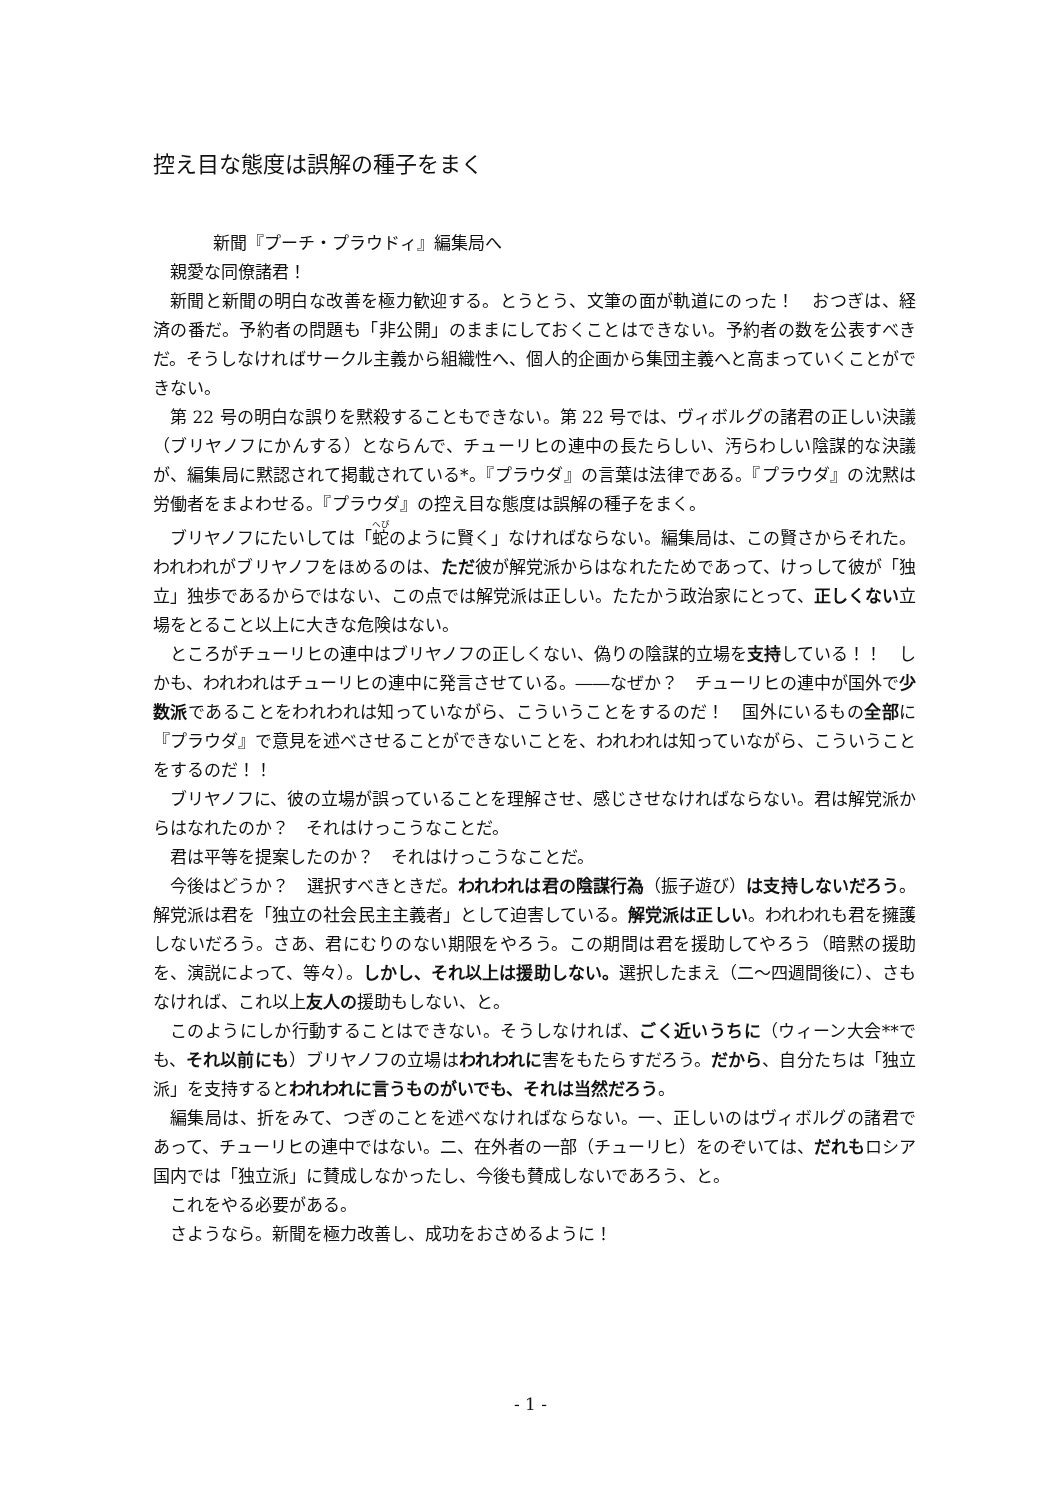控え目な態度は誤解の種子をまく
新聞『プーチ・プラウドィ』編集局へ
親愛な同僚諸君！
新聞と新聞の明白な改善を極力歓迎する。とうとう、文筆の面が軌道にのった！　おつぎは、経済の番だ。予約者の問題も「非公開」のままにしておくことはできない。予約者の数を公表すべきだ。そうしなければサークル主義から組織性へ、個人的企画から集団主義へと高まっていくことができない。
第 22 号の明白な誤りを黙殺することもできない。第 22 号では、ヴィボルグの諸君の正しい決議（ブリヤノフにかんする）とならんで、チューリヒの連中の長たらしい、汚らわしい陰謀的な決議が、編集局に黙認されて掲載されている*。『プラウダ』の言葉は法律である。『プラウダ』の沈黙は労働者をまよわせる。『プラウダ』の控え目な態度は誤解の種子をまく。
ブリヤノフにたいしては「蛇のように賢く」なければならない。編集局は、この賢さからそれた。われわれがブリヤノフをほめるのは、ただ彼が解党派からはなれたためであって、けっして彼が「独立」独歩であるからではない、この点では解党派は正しい。たたかう政治家にとって、正しくない立場をとること以上に大きな危険はない。
ところがチューリヒの連中はブリヤノフの正しくない、偽りの陰謀的立場を支持している！！　しかも、われわれはチューリヒの連中に発言させている。――なぜか？　チューリヒの連中が国外で少数派であることをわれわれは知っていながら、こういうことをするのだ！　国外にいるもの全部に『プラウダ』で意見を述べさせることができないことを、われわれは知っていながら、こういうことをするのだ！！
ブリヤノフに、彼の立場が誤っていることを理解させ、感じさせなければならない。君は解党派からはなれたのか？　それはけっこうなことだ。
君は平等を提案したのか？　それはけっこうなことだ。
今後はどうか？　選択すべきときだ。われわれは君の陰謀行為（振子遊び）は支持しないだろう。解党派は君を「独立の社会民主主義者」として迫害している。解党派は正しい。われわれも君を擁護しないだろう。さあ、君にむりのない期限をやろう。この期間は君を援助してやろう（暗黙の援助を、演説によって、等々）。しかし、それ以上は援助しない。選択したまえ（二～四週間後に）、さもなければ、これ以上友人の援助もしない、と。
このようにしか行動することはできない。そうしなければ、ごく近いうちに（ウィーン大会**でも、それ以前にも）ブリヤノフの立場はわれわれに害をもたらすだろう。だから、自分たちは「独立派」を支持するとわれわれに言うものがいでも、それは当然だろう。
編集局は、折をみて、つぎのことを述べなければならない。一、正しいのはヴィボルグの諸君であって、チューリヒの連中ではない。二、在外者の一部（チューリヒ）をのぞいては、だれもロシア国内では「独立派」に賛成しなかったし、今後も賛成しないであろう、と。
これをやる必要がある。
さようなら。新聞を極力改善し、成功をおさめるように！
- 1 -